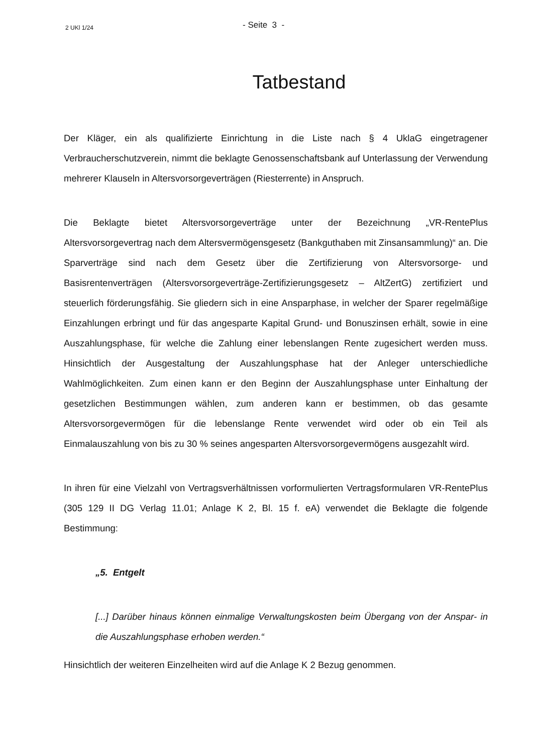2 UKl 1/24
- Seite 3 -
Tatbestand
Der Kläger, ein als qualifizierte Einrichtung in die Liste nach § 4 UklaG eingetragener Verbraucherschutzverein, nimmt die beklagte Genossenschaftsbank auf Unterlassung der Verwendung mehrerer Klauseln in Altersvorsorgeverträgen (Riesterrente) in Anspruch.
Die Beklagte bietet Altersvorsorgeverträge unter der Bezeichnung „VR-RentePlus Altersvorsorgevertrag nach dem Altersvermögensgesetz (Bankguthaben mit Zinsansammlung)“ an. Die Sparverträge sind nach dem Gesetz über die Zertifizierung von Altersvorsorge- und Basisrentenverträgen (Altersvorsorgeverträge-Zertifizierungsgesetz – AltZertG) zertifiziert und steuerlich förderungsfähig. Sie gliedern sich in eine Ansparphase, in welcher der Sparer regelmäßige Einzahlungen erbringt und für das angesparte Kapital Grund- und Bonuszinsen erhält, sowie in eine Auszahlungsphase, für welche die Zahlung einer lebenslangen Rente zugesichert werden muss. Hinsichtlich der Ausgestaltung der Auszahlungsphase hat der Anleger unterschiedliche Wahlmöglichkeiten. Zum einen kann er den Beginn der Auszahlungsphase unter Einhaltung der gesetzlichen Bestimmungen wählen, zum anderen kann er bestimmen, ob das gesamte Altersvorsorgevermögen für die lebenslange Rente verwendet wird oder ob ein Teil als Einmalauszahlung von bis zu 30 % seines angesparten Altersvorsorgevermögens ausgezahlt wird.
In ihren für eine Vielzahl von Vertragsverhältnissen vorformulierten Vertragsformularen VR-RentePlus (305 129 II DG Verlag 11.01; Anlage K 2, Bl. 15 f. eA) verwendet die Beklagte die folgende Bestimmung:
„5. Entgelt
[...] Darüber hinaus können einmalige Verwaltungskosten beim Übergang von der Anspar- in die Auszahlungsphase erhoben werden.“
Hinsichtlich der weiteren Einzelheiten wird auf die Anlage K 2 Bezug genommen.